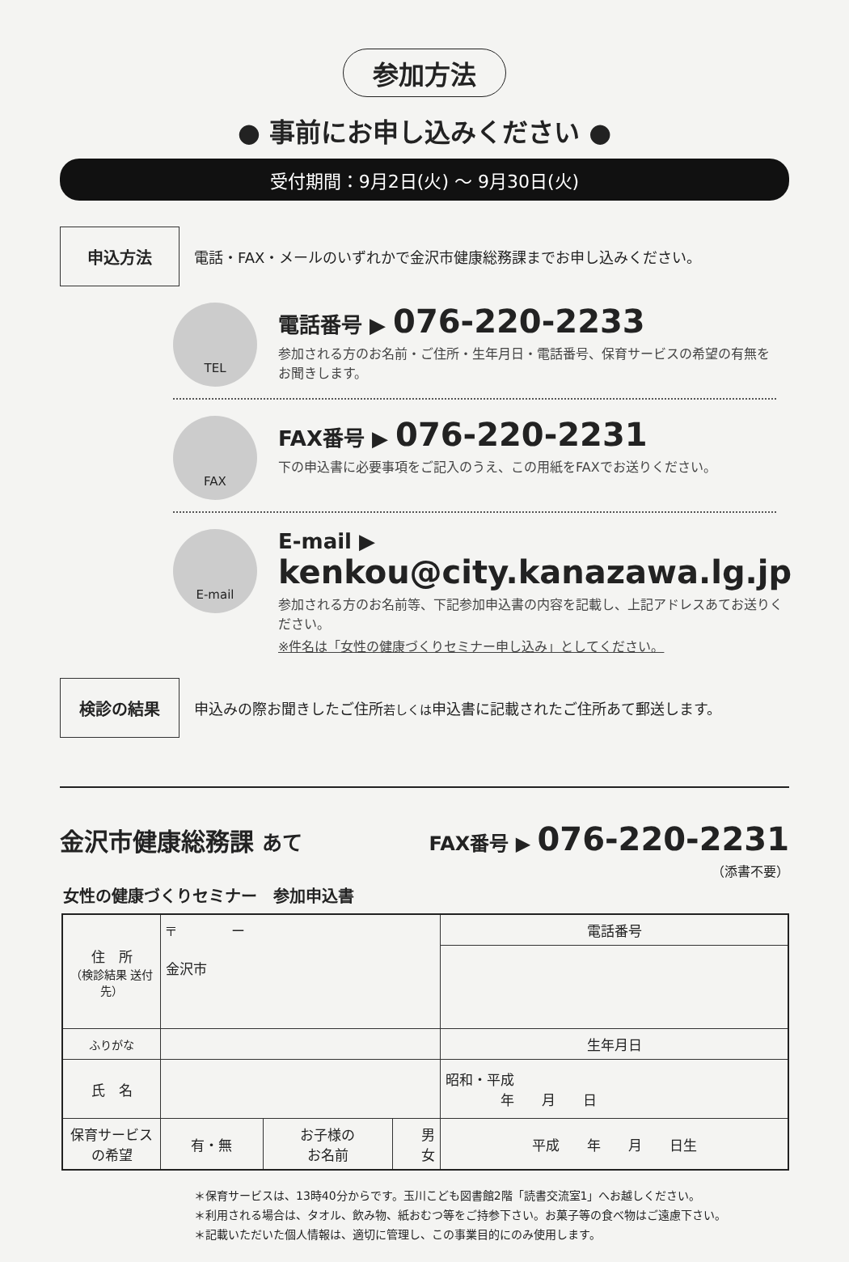参加方法
● 事前にお申し込みください ●
受付期間：9月2日(火) ～ 9月30日(火)
申込方法
電話・FAX・メールのいずれかで金沢市健康総務課までお申し込みください。
TEL
電話番号 ▶ 076-220-2233
参加される方のお名前・ご住所・生年月日・電話番号、保育サービスの希望の有無をお聞きします。
FAX
FAX番号 ▶ 076-220-2231
下の申込書に必要事項をご記入のうえ、この用紙をFAXでお送りください。
E-mail
E-mail ▶ kenkou@city.kanazawa.lg.jp
参加される方のお名前等、下記参加申込書の内容を記載し、上記アドレスあてお送りください。
※件名は「女性の健康づくりセミナー申し込み」としてください。
検診の結果
申込みの際お聞きしたご住所若しくは申込書に記載されたご住所あて郵送します。
金沢市健康総務課 あて
FAX番号 ▶ 076-220-2231
（添書不要）
女性の健康づくりセミナー　参加申込書
| 住 所 （検診結果 送付先） | 〒 ー 金沢市 | | | 電話番号 |
| ふりがな | | | | 生年月日 |
| 氏 名 | | | | 昭和・平成 年 月 日 |
| 保育サービス の希望 | 有・無 | お子様の お名前 | 男 女 | 平成 年 月 日生 |
＊保育サービスは、13時40分からです。玉川こども図書館2階「読書交流室1」へお越しください。
＊利用される場合は、タオル、飲み物、紙おむつ等をご持参下さい。お菓子等の食べ物はご遠慮下さい。
＊記載いただいた個人情報は、適切に管理し、この事業目的にのみ使用します。